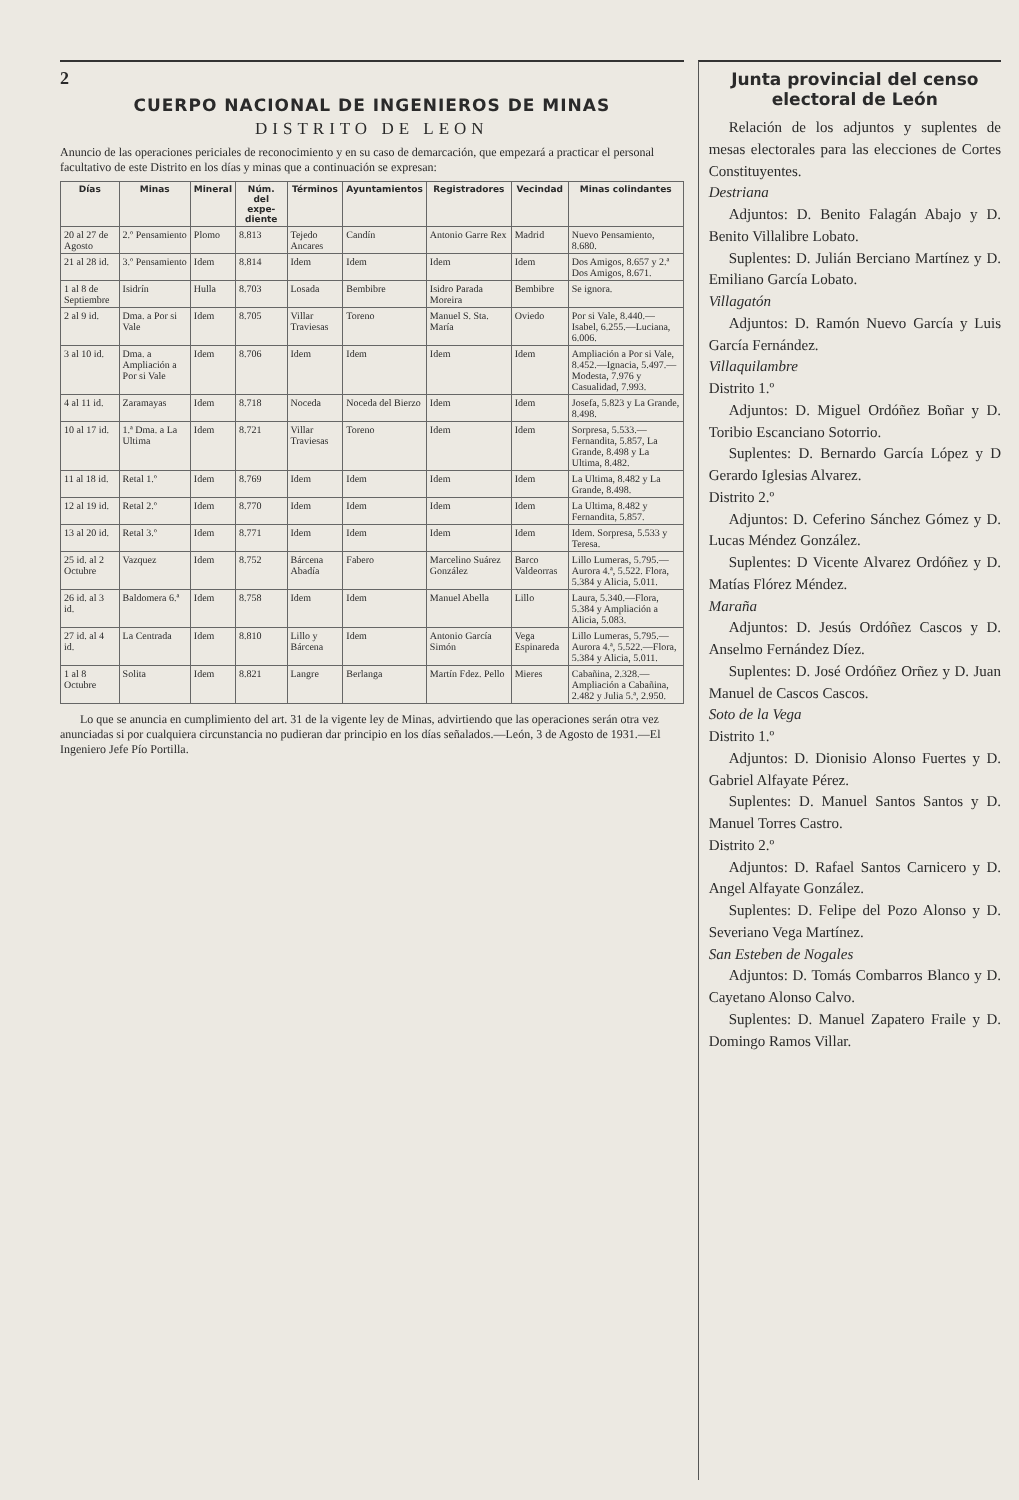2
CUERPO NACIONAL DE INGENIEROS DE MINAS
DISTRITO DE LEON
Anuncio de las operaciones periciales de reconocimiento y en su caso de demarcación, que empezará a practicar el personal facultativo de este Distrito en los días y minas que a continuación se expresan:
| Días | Minas | Mineral | Núm. del expe­diente | Términos | Ayuntamientos | Registradores | Vecindad | Minas colindantes |
| --- | --- | --- | --- | --- | --- | --- | --- | --- |
| 20 al 27 de Agosto | 2.º Pensamiento | Plomo | 8.813 | Tejedo Ancares | Candín | Antonio Garre Rex | Madrid | Nuevo Pensamiento, 8.680. |
| 21 al 28 id. | 3.º Pensamiento | Idem | 8.814 | Idem | Idem | Idem | Idem | Dos Amigos, 8.657 y 2.ª Dos Amigos, 8.671. |
| 1 al 8 de Septiembre | Isidrín | Hulla | 8.703 | Losada | Bembibre | Isidro Parada Moreira | Bembibre | Se ignora. |
| 2 al 9 id. | Dma. a Por si Vale | Idem | 8.705 | Villar Traviesas | Toreno | Manuel S. Sta. María | Oviedo | Por si Vale, 8.440.—Isabel, 6.255.—Luciana, 6.006. |
| 3 al 10 id. | Dma. a Ampliación a Por si Vale | Idem | 8.706 | Idem | Idem | Idem | Idem | Ampliación a Por si Vale, 8.452.—Ignacia, 5.497.—Modesta, 7.976 y Casualidad, 7.993. |
| 4 al 11 id. | Zaramayas | Idem | 8.718 | Noceda | Noceda del Bierzo | Idem | Idem | Josefa, 5.823 y La Grande, 8.498. |
| 10 al 17 id. | 1.ª Dma. a La Ultima | Idem | 8.721 | Villar Traviesas | Toreno | Idem | Idem | Sorpresa, 5.533.—Fernandita, 5.857, La Grande, 8.498 y La Ultima, 8.482. |
| 11 al 18 id. | Retal 1.º | Idem | 8.769 | Idem | Idem | Idem | Idem | La Ultima, 8.482 y La Grande, 8.498. |
| 12 al 19 id. | Retal 2.º | Idem | 8.770 | Idem | Idem | Idem | Idem | La Ultima, 8.482 y Fernandita, 5.857. |
| 13 al 20 id. | Retal 3.º | Idem | 8.771 | Idem | Idem | Idem | Idem | Idem. Sorpresa, 5.533 y Teresa. |
| 25 id. al 2 Octubre | Vazquez | Idem | 8.752 | Bárcena Abadía | Fabero | Marcelino Suárez González | Barco Valdeorras | Lillo Lumeras, 5.795.—Aurora 4.ª, 5.522. Flora, 5.384 y Alicia, 5.011. |
| 26 id. al 3 id. | Baldomera 6.ª | Idem | 8.758 | Idem | Idem | Manuel Abella | Lillo | Laura, 5.340.—Flora, 5.384 y Ampliación a Alicia, 5.083. |
| 27 id. al 4 id. | La Centrada | Idem | 8.810 | Lillo y Bárcena | Idem | Antonio García Simón | Vega Espinareda | Lillo Lumeras, 5.795.—Aurora 4.ª, 5.522.—Flora, 5.384 y Alicia, 5.011. |
| 1 al 8 Octubre | Solita | Idem | 8.821 | Langre | Berlanga | Martín Fdez. Pello | Mieres | Cabañina, 2.328.—Ampliación a Cabañina, 2.482 y Julia 5.ª, 2.950. |
Lo que se anuncia en cumplimiento del art. 31 de la vigente ley de Minas, advirtiendo que las operaciones serán otra vez anunciadas si por cualquiera circunstancia no pudieran dar principio en los días señalados.—León, 3 de Agosto de 1931.—El Ingeniero Jefe Pío Portilla.
Junta provincial del censo electoral de León
Relación de los adjuntos y suplentes de mesas electorales para las elecciones de Cortes Constituyentes.
Destriana
Adjuntos: D. Benito Falagán Abajo y D. Benito Villalibre Lobato.
Suplentes: D. Julián Berciano Martínez y D. Emiliano García Lobato.
Villagatón
Adjuntos: D. Ramón Nuevo García y Luis García Fernández.
Villaquilambre
Distrito 1.º
Adjuntos: D. Miguel Ordóñez Boñar y D. Toribio Escanciano Sotorrio.
Suplentes: D. Bernardo García López y D Gerardo Iglesias Alvarez.
Distrito 2.º
Adjuntos: D. Ceferino Sánchez Gómez y D. Lucas Méndez González.
Suplentes: D Vicente Alvarez Ordóñez y D. Matías Flórez Méndez.
Maraña
Adjuntos: D. Jesús Ordóñez Cascos y D. Anselmo Fernández Díez.
Suplentes: D. José Ordóñez Orñez y D. Juan Manuel de Cascos Cascos.
Soto de la Vega
Distrito 1.º
Adjuntos: D. Dionisio Alonso Fuertes y D. Gabriel Alfayate Pérez.
Suplentes: D. Manuel Santos Santos y D. Manuel Torres Castro.
Distrito 2.º
Adjuntos: D. Rafael Santos Carnicero y D. Angel Alfayate González.
Suplentes: D. Felipe del Pozo Alonso y D. Severiano Vega Martínez.
San Esteben de Nogales
Adjuntos: D. Tomás Combarros Blanco y D. Cayetano Alonso Calvo.
Suplentes: D. Manuel Zapatero Fraile y D. Domingo Ramos Villar.